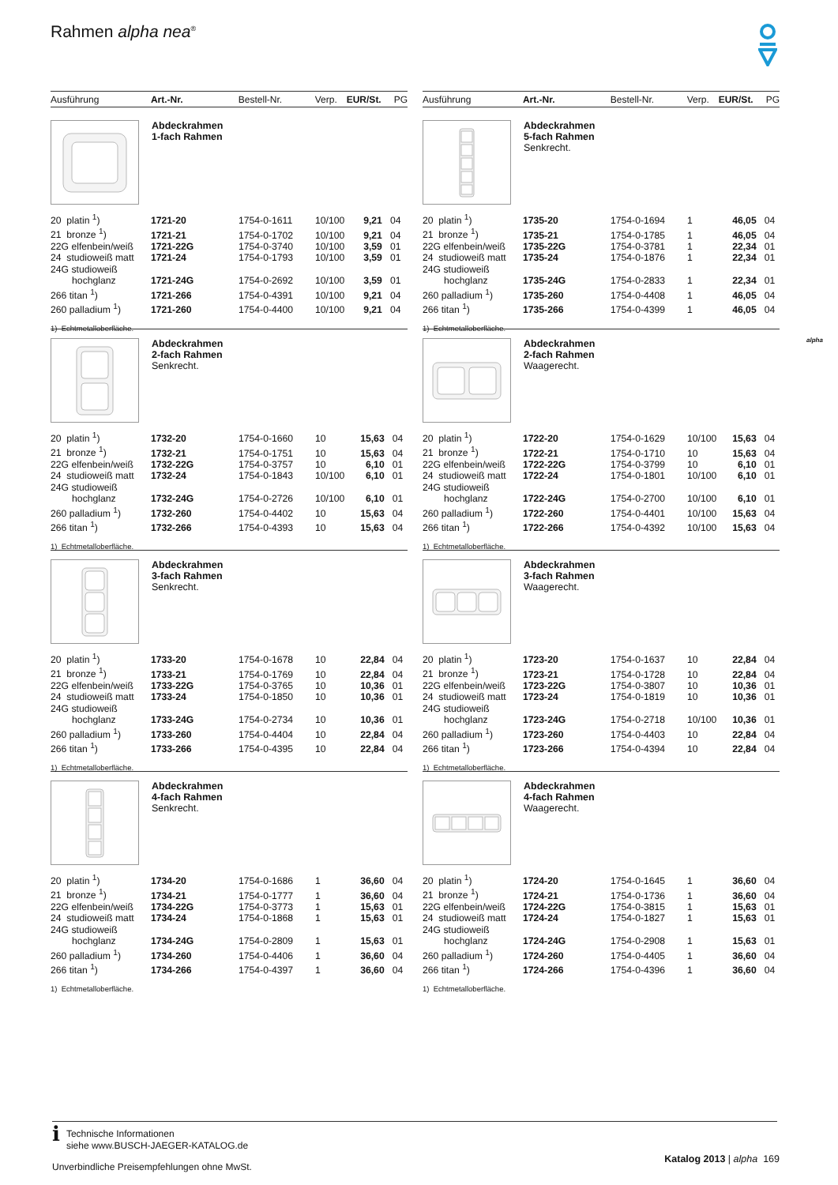Rahmen alpha nea<sup>®</sup>
alpha
Ausführung Art.-Nr. Bestell-Nr. Verp. EUR/St. PG
Abdeckrahmen
1-fach Rahmen
| 20 platin <sup>1</sup>) | 1721-20 | 1754-0-1611 | 10/100 | 9,21 | 04 |
| 21 bronze <sup>1</sup>) | 1721-21 | 1754-0-1702 | 10/100 | 9,21 | 04 |
| 22G elfenbein/weiß | 1721-22G | 1754-0-3740 | 10/100 | 3,59 | 01 |
| 24 studioweiß matt | 1721-24 | 1754-0-1793 | 10/100 | 3,59 | 01 |
| 24G studioweiß hochglanz | 1721-24G | 1754-0-2692 | 10/100 | 3,59 | 01 |
| 266 titan <sup>1</sup>) | 1721-266 | 1754-0-4391 | 10/100 | 9,21 | 04 |
| 260 palladium <sup>1</sup>) | 1721-260 | 1754-0-4400 | 10/100 | 9,21 | 04 |
1) Echtmetalloberfläche.
Abdeckrahmen
2-fach Rahmen
Senkrecht.
| 20 platin <sup>1</sup>) | 1732-20 | 1754-0-1660 | 10 | 15,63 | 04 |
| 21 bronze <sup>1</sup>) | 1732-21 | 1754-0-1751 | 10 | 15,63 | 04 |
| 22G elfenbein/weiß | 1732-22G | 1754-0-3757 | 10 | 6,10 | 01 |
| 24 studioweiß matt | 1732-24 | 1754-0-1843 | 10/100 | 6,10 | 01 |
| 24G studioweiß hochglanz | 1732-24G | 1754-0-2726 | 10/100 | 6,10 | 01 |
| 260 palladium <sup>1</sup>) | 1732-260 | 1754-0-4402 | 10 | 15,63 | 04 |
| 266 titan <sup>1</sup>) | 1732-266 | 1754-0-4393 | 10 | 15,63 | 04 |
1) Echtmetalloberfläche.
Abdeckrahmen
3-fach Rahmen
Senkrecht.
| 20 platin <sup>1</sup>) | 1733-20 | 1754-0-1678 | 10 | 22,84 | 04 |
| 21 bronze <sup>1</sup>) | 1733-21 | 1754-0-1769 | 10 | 22,84 | 04 |
| 22G elfenbein/weiß | 1733-22G | 1754-0-3765 | 10 | 10,36 | 01 |
| 24 studioweiß matt | 1733-24 | 1754-0-1850 | 10 | 10,36 | 01 |
| 24G studioweiß hochglanz | 1733-24G | 1754-0-2734 | 10 | 10,36 | 01 |
| 260 palladium <sup>1</sup>) | 1733-260 | 1754-0-4404 | 10 | 22,84 | 04 |
| 266 titan <sup>1</sup>) | 1733-266 | 1754-0-4395 | 10 | 22,84 | 04 |
1) Echtmetalloberfläche.
Abdeckrahmen
4-fach Rahmen
Senkrecht.
| 20 platin <sup>1</sup>) | 1734-20 | 1754-0-1686 | 1 | 36,60 | 04 |
| 21 bronze <sup>1</sup>) | 1734-21 | 1754-0-1777 | 1 | 36,60 | 04 |
| 22G elfenbein/weiß | 1734-22G | 1754-0-3773 | 1 | 15,63 | 01 |
| 24 studioweiß matt | 1734-24 | 1754-0-1868 | 1 | 15,63 | 01 |
| 24G studioweiß hochglanz | 1734-24G | 1754-0-2809 | 1 | 15,63 | 01 |
| 260 palladium <sup>1</sup>) | 1734-260 | 1754-0-4406 | 1 | 36,60 | 04 |
| 266 titan <sup>1</sup>) | 1734-266 | 1754-0-4397 | 1 | 36,60 | 04 |
1) Echtmetalloberfläche.
Ausführung Art.-Nr. Bestell-Nr. Verp. EUR/St. PG
Abdeckrahmen
5-fach Rahmen
Senkrecht.
| 20 platin <sup>1</sup>) | 1735-20 | 1754-0-1694 | 1 | 46,05 | 04 |
| 21 bronze <sup>1</sup>) | 1735-21 | 1754-0-1785 | 1 | 46,05 | 04 |
| 22G elfenbein/weiß | 1735-22G | 1754-0-3781 | 1 | 22,34 | 01 |
| 24 studioweiß matt | 1735-24 | 1754-0-1876 | 1 | 22,34 | 01 |
| 24G studioweiß hochglanz | 1735-24G | 1754-0-2833 | 1 | 22,34 | 01 |
| 260 palladium <sup>1</sup>) | 1735-260 | 1754-0-4408 | 1 | 46,05 | 04 |
| 266 titan <sup>1</sup>) | 1735-266 | 1754-0-4399 | 1 | 46,05 | 04 |
1) Echtmetalloberfläche.
Abdeckrahmen
2-fach Rahmen
Waagerecht.
| 20 platin <sup>1</sup>) | 1722-20 | 1754-0-1629 | 10/100 | 15,63 | 04 |
| 21 bronze <sup>1</sup>) | 1722-21 | 1754-0-1710 | 10 | 15,63 | 04 |
| 22G elfenbein/weiß | 1722-22G | 1754-0-3799 | 10 | 6,10 | 01 |
| 24 studioweiß matt | 1722-24 | 1754-0-1801 | 10/100 | 6,10 | 01 |
| 24G studioweiß hochglanz | 1722-24G | 1754-0-2700 | 10/100 | 6,10 | 01 |
| 260 palladium <sup>1</sup>) | 1722-260 | 1754-0-4401 | 10/100 | 15,63 | 04 |
| 266 titan <sup>1</sup>) | 1722-266 | 1754-0-4392 | 10/100 | 15,63 | 04 |
1) Echtmetalloberfläche.
Abdeckrahmen
3-fach Rahmen
Waagerecht.
| 20 platin <sup>1</sup>) | 1723-20 | 1754-0-1637 | 10 | 22,84 | 04 |
| 21 bronze <sup>1</sup>) | 1723-21 | 1754-0-1728 | 10 | 22,84 | 04 |
| 22G elfenbein/weiß | 1723-22G | 1754-0-3807 | 10 | 10,36 | 01 |
| 24 studioweiß matt | 1723-24 | 1754-0-1819 | 10 | 10,36 | 01 |
| 24G studioweiß hochglanz | 1723-24G | 1754-0-2718 | 10/100 | 10,36 | 01 |
| 260 palladium <sup>1</sup>) | 1723-260 | 1754-0-4403 | 10 | 22,84 | 04 |
| 266 titan <sup>1</sup>) | 1723-266 | 1754-0-4394 | 10 | 22,84 | 04 |
1) Echtmetalloberfläche.
Abdeckrahmen
4-fach Rahmen
Waagerecht.
| 20 platin <sup>1</sup>) | 1724-20 | 1754-0-1645 | 1 | 36,60 | 04 |
| 21 bronze <sup>1</sup>) | 1724-21 | 1754-0-1736 | 1 | 36,60 | 04 |
| 22G elfenbein/weiß | 1724-22G | 1754-0-3815 | 1 | 15,63 | 01 |
| 24 studioweiß matt | 1724-24 | 1754-0-1827 | 1 | 15,63 | 01 |
| 24G studioweiß hochglanz | 1724-24G | 1754-0-2908 | 1 | 15,63 | 01 |
| 260 palladium <sup>1</sup>) | 1724-260 | 1754-0-4405 | 1 | 36,60 | 04 |
| 266 titan <sup>1</sup>) | 1724-266 | 1754-0-4396 | 1 | 36,60 | 04 |
1) Echtmetalloberfläche.
i
Technische Informationen
siehe www.BUSCH-JAEGER-KATALOG.de
Unverbindliche Preisempfehlungen ohne MwSt.
Katalog 2013 | alpha 169